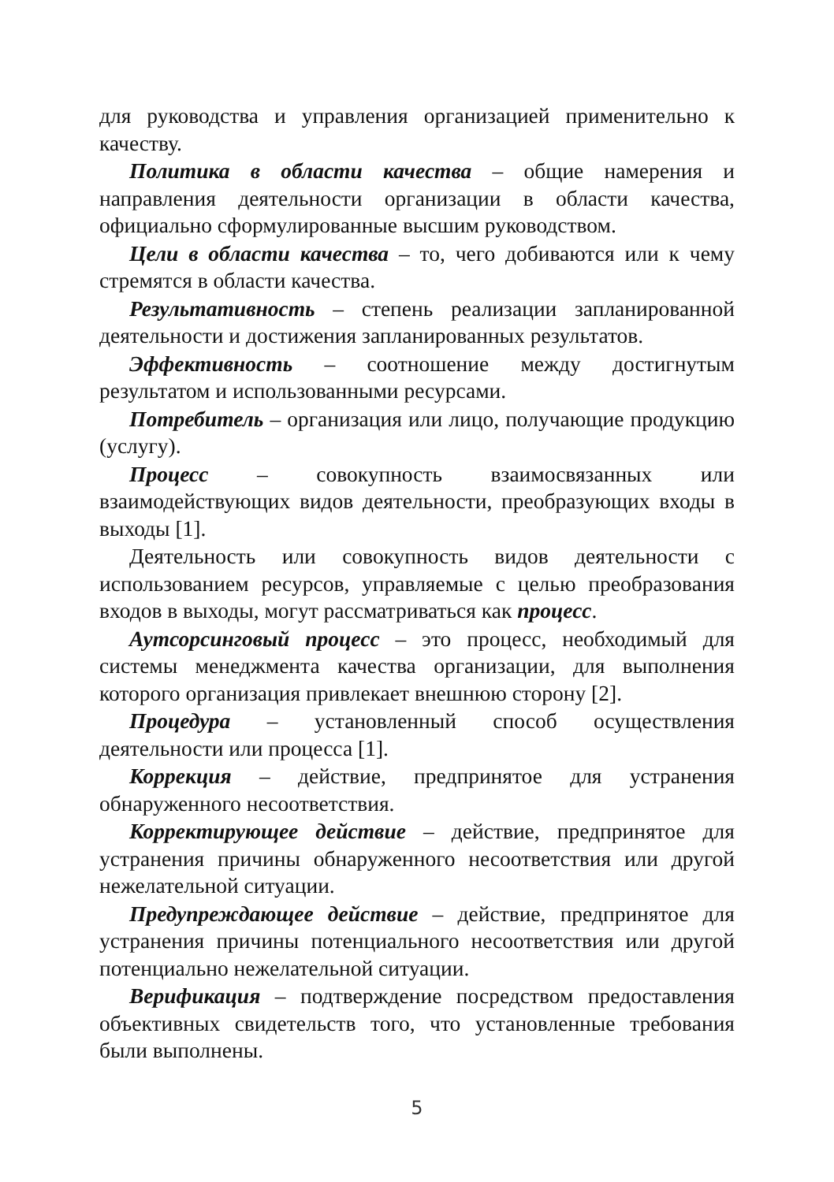для руководства и управления организацией применительно к качеству.
Политика в области качества – общие намерения и направления деятельности организации в области качества, официально сформулированные высшим руководством.
Цели в области качества – то, чего добиваются или к чему стремятся в области качества.
Результативность – степень реализации запланированной деятельности и достижения запланированных результатов.
Эффективность – соотношение между достигнутым результатом и использованными ресурсами.
Потребитель – организация или лицо, получающие продукцию (услугу).
Процесс – совокупность взаимосвязанных или взаимодействующих видов деятельности, преобразующих входы в выходы [1].
Деятельность или совокупность видов деятельности с использованием ресурсов, управляемые с целью преобразования входов в выходы, могут рассматриваться как процесс.
Аутсорсинговый процесс – это процесс, необходимый для системы менеджмента качества организации, для выполнения которого организация привлекает внешнюю сторону [2].
Процедура – установленный способ осуществления деятельности или процесса [1].
Коррекция – действие, предпринятое для устранения обнаруженного несоответствия.
Корректирующее действие – действие, предпринятое для устранения причины обнаруженного несоответствия или другой нежелательной ситуации.
Предупреждающее действие – действие, предпринятое для устранения причины потенциального несоответствия или другой потенциально нежелательной ситуации.
Верификация – подтверждение посредством предоставления объективных свидетельств того, что установленные требования были выполнены.
5